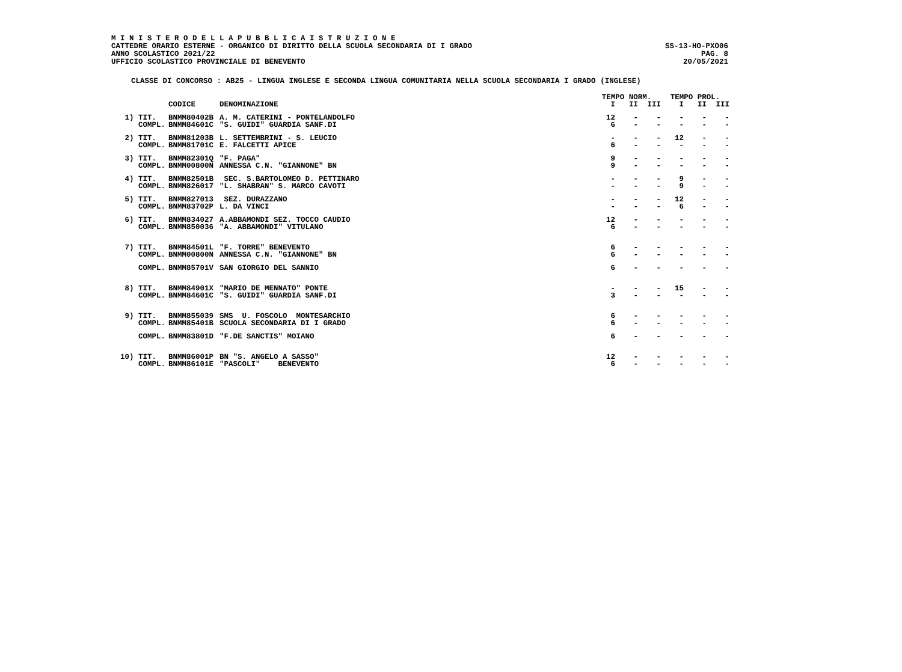M I N I S T E R O D E L L A P U B B L I C A I S T R U Z I O N E
CATTEDRE ORARIO ESTERNE - ORGANICO DI DIRITTO DELLA SCUOLA SECONDARIA DI I GRADO SS-13-HO-PXO06
ANNO SCOLASTICO 2021/22 PAG. 8
UFFICIO SCOLASTICO PROVINCIALE DI BENEVENTO 20/05/2021
CLASSE DI CONCORSO : AB25 - LINGUA INGLESE E SECONDA LINGUA COMUNITARIA NELLA SCUOLA SECONDARIA I GRADO (INGLESE)
| | | | TEMPO NORM. | | | TEMPO PROL. | | |
| --- | --- | --- | --- | --- | --- | --- | --- | --- |
| | CODICE | DENOMINAZIONE | I | II | III | I | II | III |
| 1) TIT. | BNMM80402B | A. M. CATERINI - PONTELANDOLFO | 12 | - | - | - | - | - |
| COMPL. | BNMM84601C | "S. GUIDI" GUARDIA SANF.DI | 6 | - | - | - | - | - |
| 2) TIT. | BNMM81203B | L. SETTEMBRINI - S. LEUCIO | - | - | - | 12 | - | - |
| COMPL. | BNMM81701C | E. FALCETTI APICE | 6 | - | - | - | - | - |
| 3) TIT. | BNMM82301Q | "F. PAGA" | 9 | - | - | - | - | - |
| COMPL. | BNMM00800N | ANNESSA C.N. "GIANNONE" BN | 9 | - | - | - | - | - |
| 4) TIT. | BNMM82501B | SEC. S.BARTOLOMEO D. PETTINARO | - | - | - | 9 | - | - |
| COMPL. | BNMM826017 | "L. SHABRAN" S. MARCO CAVOTI | - | - | - | 9 | - | - |
| 5) TIT. | BNMM827013 | SEZ. DURAZZANO | - | - | - | 12 | - | - |
| COMPL. | BNMM83702P | L. DA VINCI | - | - | - | 6 | - | - |
| 6) TIT. | BNMM834027 | A.ABBAMONDI SEZ. TOCCO CAUDIO | 12 | - | - | - | - | - |
| COMPL. | BNMM850036 | "A. ABBAMONDI" VITULANO | 6 | - | - | - | - | - |
| 7) TIT. | BNMM84501L | "F. TORRE" BENEVENTO | 6 | - | - | - | - | - |
| COMPL. | BNMM00800N | ANNESSA C.N. "GIANNONE" BN | 6 | - | - | - | - | - |
| COMPL. | BNMM85701V | SAN GIORGIO DEL SANNIO | 6 | - | - | - | - | - |
| 8) TIT. | BNMM84901X | "MARIO DE MENNATO" PONTE | - | - | - | 15 | - | - |
| COMPL. | BNMM84601C | "S. GUIDI" GUARDIA SANF.DI | 3 | - | - | - | - | - |
| 9) TIT. | BNMM855039 | SMS U. FOSCOLO MONTESARCHIO | 6 | - | - | - | - | - |
| COMPL. | BNMM85401B | SCUOLA SECONDARIA DI I GRADO | 6 | - | - | - | - | - |
| COMPL. | BNMM83801D | "F.DE SANCTIS" MOIANO | 6 | - | - | - | - | - |
| 10) TIT. | BNMM86001P | BN "S. ANGELO A SASSO" | 12 | - | - | - | - | - |
| COMPL. | BNMM86101E | "PASCOLI" BENEVENTO | 6 | - | - | - | - | - |